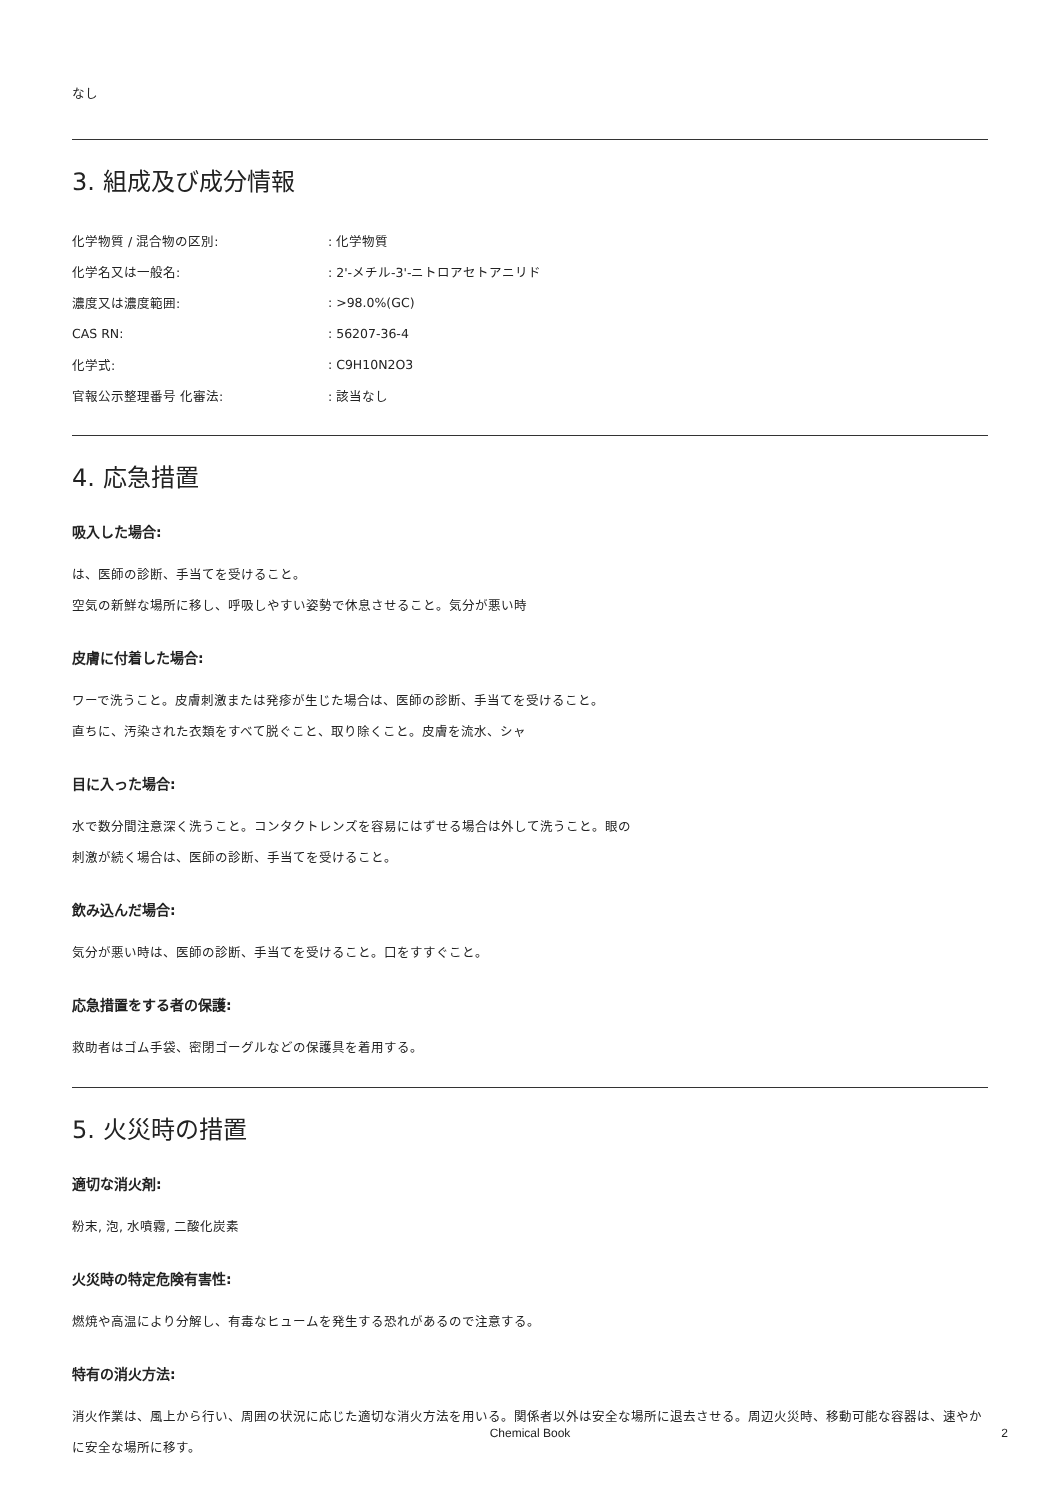なし
3. 組成及び成分情報
| 化学物質 / 混合物の区別: | : 化学物質 |
| 化学名又は一般名: | : 2'-メチル-3'-ニトロアセトアニリド |
| 濃度又は濃度範囲: | : >98.0%(GC) |
| CAS RN: | : 56207-36-4 |
| 化学式: | : C9H10N2O3 |
| 官報公示整理番号 化審法: | : 該当なし |
4. 応急措置
吸入した場合:
は、医師の診断、手当てを受けること。
空気の新鮮な場所に移し、呼吸しやすい姿勢で休息させること。気分が悪い時
皮膚に付着した場合:
ワーで洗うこと。皮膚刺激または発疹が生じた場合は、医師の診断、手当てを受けること。
直ちに、汚染された衣類をすべて脱ぐこと、取り除くこと。皮膚を流水、シャ
目に入った場合:
水で数分間注意深く洗うこと。コンタクトレンズを容易にはずせる場合は外して洗うこと。眼の刺激が続く場合は、医師の診断、手当てを受けること。
飲み込んだ場合:
気分が悪い時は、医師の診断、手当てを受けること。口をすすぐこと。
応急措置をする者の保護:
救助者はゴム手袋、密閉ゴーグルなどの保護具を着用する。
5. 火災時の措置
適切な消火剤:
粉末, 泡, 水噴霧, 二酸化炭素
火災時の特定危険有害性:
燃焼や高温により分解し、有毒なヒュームを発生する恐れがあるので注意する。
特有の消火方法:
消火作業は、風上から行い、周囲の状況に応じた適切な消火方法を用いる。関係者以外は安全な場所に退去させる。周辺火災時、移動可能な容器は、速やかに安全な場所に移す。
Chemical Book 2